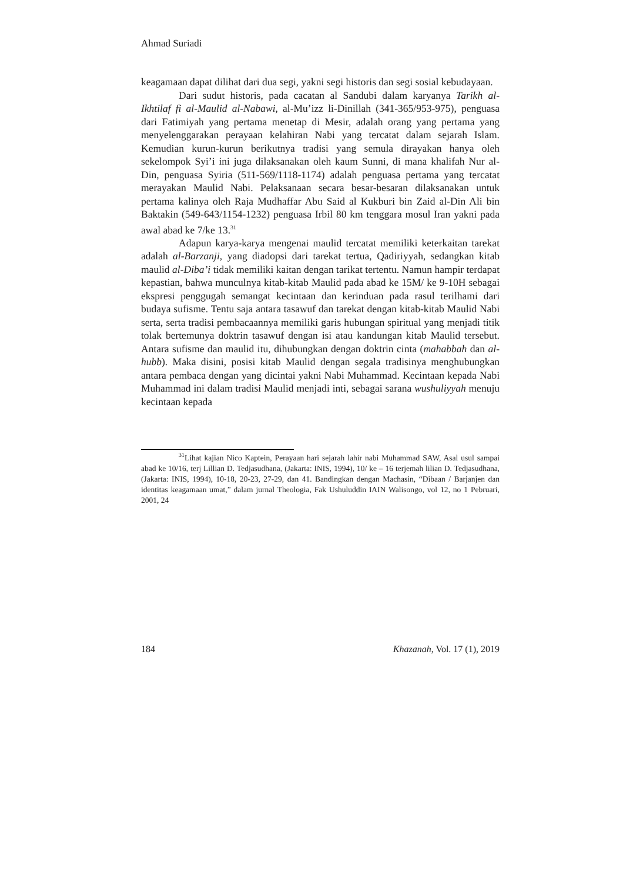Ahmad Suriadi
keagamaan dapat dilihat dari dua segi, yakni segi historis dan segi sosial kebudayaan.
Dari sudut historis, pada cacatan al Sandubi dalam karyanya Tarikh al-Ikhtilaf fi al-Maulid al-Nabawi, al-Mu’izz li-Dinillah (341-365/953-975), penguasa dari Fatimiyah yang pertama menetap di Mesir, adalah orang yang pertama yang menyelenggarakan perayaan kelahiran Nabi yang tercatat dalam sejarah Islam. Kemudian kurun-kurun berikutnya tradisi yang semula dirayakan hanya oleh sekelompok Syi’i ini juga dilaksanakan oleh kaum Sunni, di mana khalifah Nur al-Din, penguasa Syiria (511-569/1118-1174) adalah penguasa pertama yang tercatat merayakan Maulid Nabi. Pelaksanaan secara besar-besaran dilaksanakan untuk pertama kalinya oleh Raja Mudhaffar Abu Said al Kukburi bin Zaid al-Din Ali bin Baktakin (549-643/1154-1232) penguasa Irbil 80 km tenggara mosul Iran yakni pada awal abad ke 7/ke 13.<sup>31</sup>
Adapun karya-karya mengenai maulid tercatat memiliki keterkaitan tarekat adalah al-Barzanji, yang diadopsi dari tarekat tertua, Qadiriyyah, sedangkan kitab maulid al-Diba’i tidak memiliki kaitan dengan tarikat tertentu. Namun hampir terdapat kepastian, bahwa munculnya kitab-kitab Maulid pada abad ke 15M/ ke 9-10H sebagai ekspresi penggugah semangat kecintaan dan kerinduan pada rasul terilhami dari budaya sufisme. Tentu saja antara tasawuf dan tarekat dengan kitab-kitab Maulid Nabi serta, serta tradisi pembacaannya memiliki garis hubungan spiritual yang menjadi titik tolak bertemunya doktrin tasawuf dengan isi atau kandungan kitab Maulid tersebut. Antara sufisme dan maulid itu, dihubungkan dengan doktrin cinta (mahabbah dan al-hubb). Maka disini, posisi kitab Maulid dengan segala tradisinya menghubungkan antara pembaca dengan yang dicintai yakni Nabi Muhammad. Kecintaan kepada Nabi Muhammad ini dalam tradisi Maulid menjadi inti, sebagai sarana wushuliyyah menuju kecintaan kepada
<sup>31</sup> Lihat kajian Nico Kaptein, Perayaan hari sejarah lahir nabi Muhammad SAW, Asal usul sampai abad ke 10/16, terj Lillian D. Tedjasudhana, (Jakarta: INIS, 1994), 10/ ke – 16 terjemah lilian D. Tedjasudhana, (Jakarta: INIS, 1994), 10-18, 20-23, 27-29, dan 41. Bandingkan dengan Machasin, “Dibaan / Barjanjen dan identitas keagamaan umat,” dalam jurnal Theologia, Fak Ushuluddin IAIN Walisongo, vol 12, no 1 Pebruari, 2001, 24
184 Khazanah, Vol. 17 (1), 2019